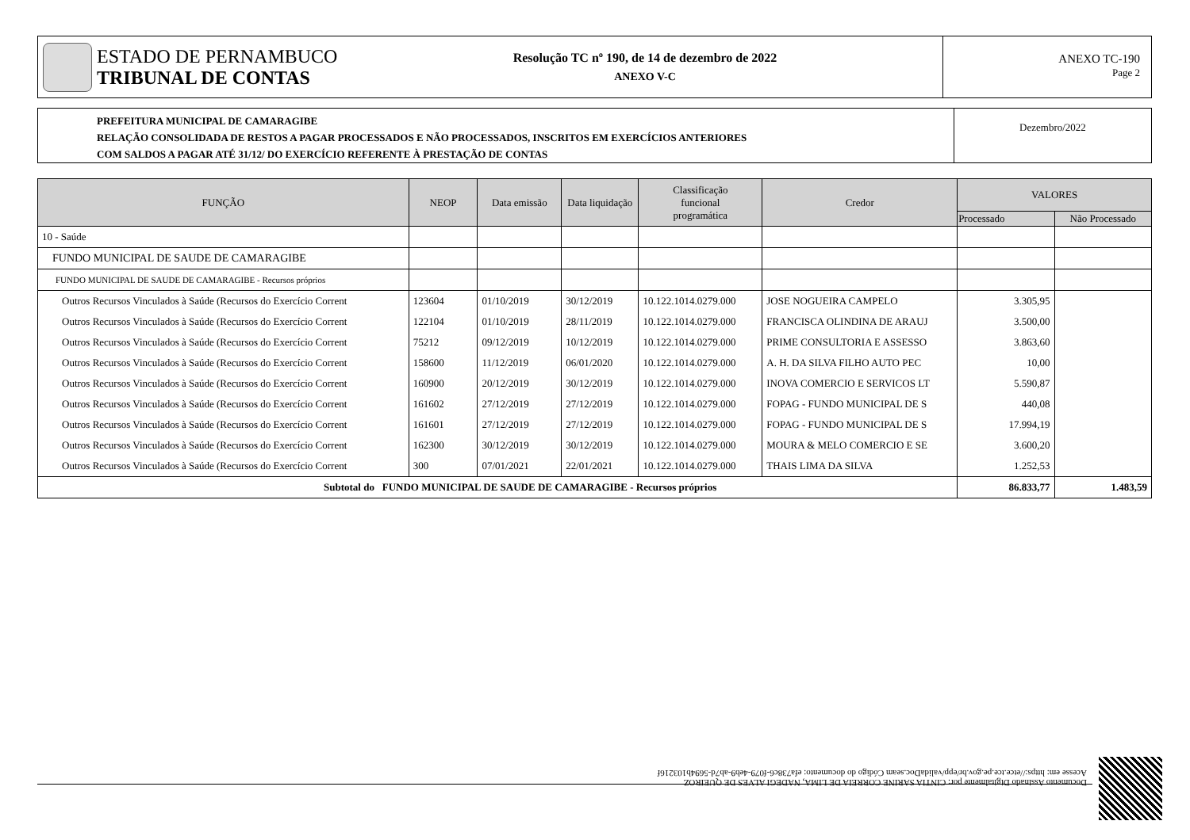ESTADO DE PERNAMBUCO
TRIBUNAL DE CONTAS
Resolução TC nº 190, de 14 de dezembro de 2022
ANEXO V-C
ANEXO TC-190
Page 2
PREFEITURA MUNICIPAL DE CAMARAGIBE
RELAÇÃO CONSOLIDADA DE RESTOS A PAGAR PROCESSADOS E NÃO PROCESSADOS, INSCRITOS EM EXERCÍCIOS ANTERIORES
COM SALDOS A PAGAR ATÉ 31/12/ DO EXERCÍCIO REFERENTE À PRESTAÇÃO DE CONTAS
Dezembro/2022
| FUNÇÃO | NEOP | Data emissão | Data liquidação | Classificação funcional programática | Credor | VALORES | |
| --- | --- | --- | --- | --- | --- | --- | --- |
| | | | | | | Processado | Não Processado |
| 10 - Saúde | | | | | | | |
| FUNDO MUNICIPAL DE SAUDE DE CAMARAGIBE | | | | | | | |
| FUNDO MUNICIPAL DE SAUDE DE CAMARAGIBE - Recursos próprios | | | | | | | |
| Outros Recursos Vinculados à Saúde (Recursos do Exercício Corrent | 123604 | 01/10/2019 | 30/12/2019 | 10.122.1014.0279.000 | JOSE NOGUEIRA CAMPELO | 3.305,95 | |
| Outros Recursos Vinculados à Saúde (Recursos do Exercício Corrent | 122104 | 01/10/2019 | 28/11/2019 | 10.122.1014.0279.000 | FRANCISCA OLINDINA DE ARAUJ | 3.500,00 | |
| Outros Recursos Vinculados à Saúde (Recursos do Exercício Corrent | 75212 | 09/12/2019 | 10/12/2019 | 10.122.1014.0279.000 | PRIME CONSULTORIA E ASSESSO | 3.863,60 | |
| Outros Recursos Vinculados à Saúde (Recursos do Exercício Corrent | 158600 | 11/12/2019 | 06/01/2020 | 10.122.1014.0279.000 | A. H. DA SILVA FILHO AUTO PEC | 10,00 | |
| Outros Recursos Vinculados à Saúde (Recursos do Exercício Corrent | 160900 | 20/12/2019 | 30/12/2019 | 10.122.1014.0279.000 | INOVA COMERCIO E SERVICOS LT | 5.590,87 | |
| Outros Recursos Vinculados à Saúde (Recursos do Exercício Corrent | 161602 | 27/12/2019 | 27/12/2019 | 10.122.1014.0279.000 | FOPAG - FUNDO MUNICIPAL DE S | 440,08 | |
| Outros Recursos Vinculados à Saúde (Recursos do Exercício Corrent | 161601 | 27/12/2019 | 27/12/2019 | 10.122.1014.0279.000 | FOPAG - FUNDO MUNICIPAL DE S | 17.994,19 | |
| Outros Recursos Vinculados à Saúde (Recursos do Exercício Corrent | 162300 | 30/12/2019 | 30/12/2019 | 10.122.1014.0279.000 | MOURA & MELO COMERCIO E SE | 3.600,20 | |
| Outros Recursos Vinculados à Saúde (Recursos do Exercício Corrent | 300 | 07/01/2021 | 22/01/2021 | 10.122.1014.0279.000 | THAIS LIMA DA SILVA | 1.252,53 | |
| Subtotal do FUNDO MUNICIPAL DE SAUDE DE CAMARAGIBE - Recursos próprios | | | | | | 86.833,77 | 1.483,59 |
Documento Assinado Digitalmente por: CINTIA SARINE CORREIA DE LIMA, NADEGI ALVES DE QUEIROZ
Acesse em: https://etce.tce.pe.gov.br/epp/validaDoc.seam Código do documento: efa738c6-f079-4eb9-ab7d-5694b103216f